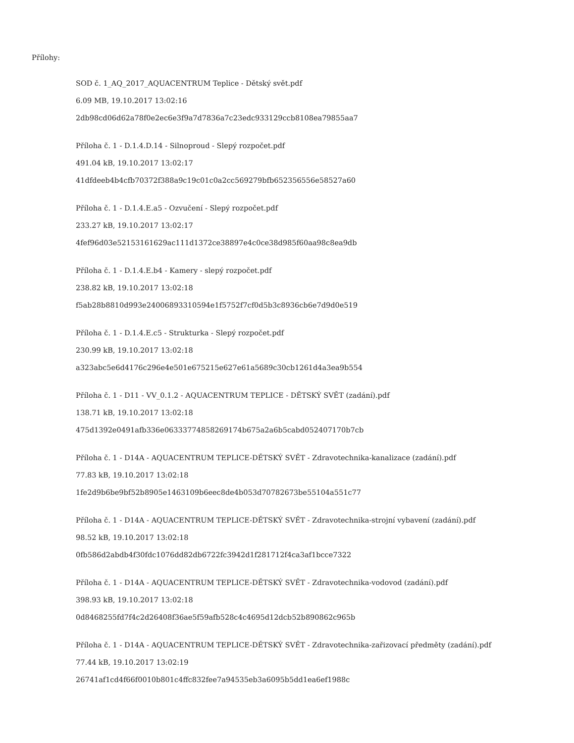Přílohy:
SOD č. 1_AQ_2017_AQUACENTRUM Teplice - Dětský svět.pdf
6.09 MB, 19.10.2017 13:02:16
2db98cd06d62a78f0e2ec6e3f9a7d7836a7c23edc933129ccb8108ea79855aa7
Příloha č. 1 - D.1.4.D.14 - Silnoproud - Slepý rozpočet.pdf
491.04 kB, 19.10.2017 13:02:17
41dfdeeb4b4cfb70372f388a9c19c01c0a2cc569279bfb652356556e58527a60
Příloha č. 1 - D.1.4.E.a5 - Ozvučení - Slepý rozpočet.pdf
233.27 kB, 19.10.2017 13:02:17
4fef96d03e52153161629ac111d1372ce38897e4c0ce38d985f60aa98c8ea9db
Příloha č. 1 - D.1.4.E.b4 - Kamery - slepý rozpočet.pdf
238.82 kB, 19.10.2017 13:02:18
f5ab28b8810d993e24006893310594e1f5752f7cf0d5b3c8936cb6e7d9d0e519
Příloha č. 1 - D.1.4.E.c5 - Strukturka - Slepý rozpočet.pdf
230.99 kB, 19.10.2017 13:02:18
a323abc5e6d4176c296e4e501e675215e627e61a5689c30cb1261d4a3ea9b554
Příloha č. 1 - D11 - VV_0.1.2 - AQUACENTRUM TEPLICE - DĚTSKÝ SVĚT (zadání).pdf
138.71 kB, 19.10.2017 13:02:18
475d1392e0491afb336e06333774858269174b675a2a6b5cabd052407170b7cb
Příloha č. 1 - D14A - AQUACENTRUM TEPLICE-DĚTSKÝ SVĚT - Zdravotechnika-kanalizace (zadání).pdf
77.83 kB, 19.10.2017 13:02:18
1fe2d9b6be9bf52b8905e1463109b6eec8de4b053d70782673be55104a551c77
Příloha č. 1 - D14A - AQUACENTRUM TEPLICE-DĚTSKÝ SVĚT - Zdravotechnika-strojní vybavení (zadání).pdf
98.52 kB, 19.10.2017 13:02:18
0fb586d2abdb4f30fdc1076dd82db6722fc3942d1f281712f4ca3af1bcce7322
Příloha č. 1 - D14A - AQUACENTRUM TEPLICE-DĚTSKÝ SVĚT - Zdravotechnika-vodovod (zadání).pdf
398.93 kB, 19.10.2017 13:02:18
0d8468255fd7f4c2d26408f36ae5f59afb528c4c4695d12dcb52b890862c965b
Příloha č. 1 - D14A - AQUACENTRUM TEPLICE-DĚTSKÝ SVĚT - Zdravotechnika-zařizovací předměty (zadání).pdf
77.44 kB, 19.10.2017 13:02:19
26741af1cd4f66f0010b801c4ffc832fee7a94535eb3a6095b5dd1ea6ef1988c